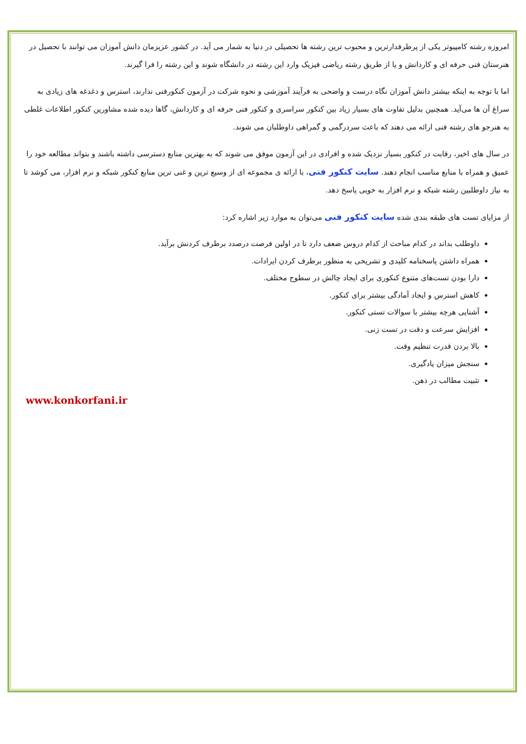امروزه رشته کامپیوتر یکی از پرطرفدارترین و محبوب ترین رشته ها تحصیلی در دنیا به شمار می آید. در کشور عزیزمان دانش آموزان می توانند با تحصیل در هنرستان فنی حرفه ای و کاردانش و یا از طریق رشته ریاضی فیزیک وارد این رشته در دانشگاه شوند و این رشته را فرا گیرند.
اما با توجه به اینکه بیشتر دانش آموزان نگاه درست و واضحی به فرآیند آموزشی و نحوه شرکت در آزمون کنکورفنی ندارند، استرس و دغدغه های زیادی به سراغ آن ها می‌آید. همچنین بدلیل تفاوت های بسیار زیاد بین کنکور سراسری و کنکور فنی حرفه ای و کاردانش، گاها دیده شده مشاورین کنکور اطلاعات غلطی به هنرجو های رشته فنی ارائه می دهند که باعث سردرگمی و گمراهی داوطلبان می شوند.
در سال های اخیر، رقابت در کنکور بسیار نزدیک شده و افرادی در این آزمون موفق می شوند که به بهترین منابع دسترسی داشته باشند و بتواند مطالعه خود را عمیق و همراه با منابع مناسب انجام دهند. سایت کنکور فنی، با ارائه ی مجموعه ای از وسیع ترین و غنی ترین منابع کنکور شبکه و نرم افزار، می کوشد تا به نیاز داوطلبین رشته شبکه و نرم افزار به خوبی پاسخ دهد.
از مزایای تست های طبقه بندی شده سایت کنکور فنی می‌توان به موارد زیر اشاره کرد:
داوطلب بداند در کدام مباحث از کدام دروس ضعف دارد تا در اولین فرصت درصدد برطرف کردنش برآید.
همراه داشتن پاسخنامه کلیدی و تشریحی به منظور برطرف کردن ایرادات.
دارا بودن تست‌های متنوع کنکوری برای ایجاد چالش در سطوح مختلف.
کاهش استرس و ایجاد آمادگی بیشتر برای کنکور.
آشنایی هرچه بیشتر با سوالات تستی کنکور.
افزایش سرعت و دقت در تست زنی.
بالا بردن قدرت تنظیم وقت.
سنجش میزان یادگیری.
تثبیت مطالب در ذهن.
www.konkorfani.ir